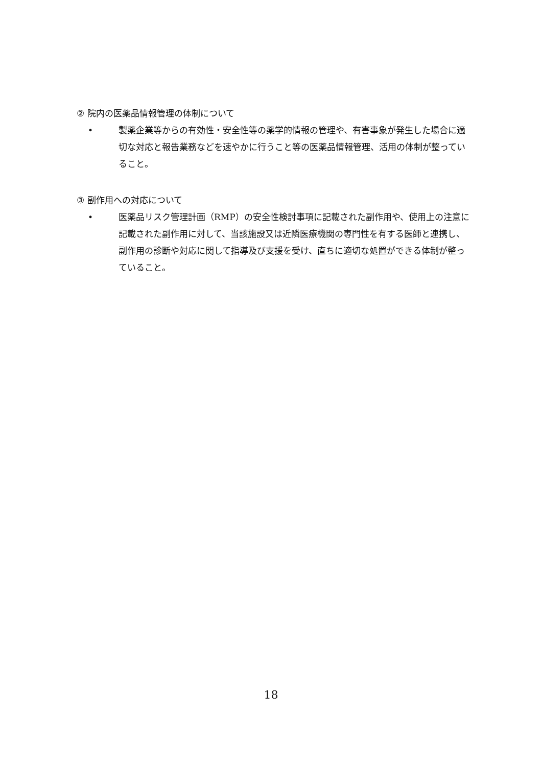② 院内の医薬品情報管理の体制について
• 製薬企業等からの有効性・安全性等の薬学的情報の管理や、有害事象が発生した場合に適切な対応と報告業務などを速やかに行うこと等の医薬品情報管理、活用の体制が整っていること。
③ 副作用への対応について
• 医薬品リスク管理計画（RMP）の安全性検討事項に記載された副作用や、使用上の注意に記載された副作用に対して、当該施設又は近隣医療機関の専門性を有する医師と連携し、副作用の診断や対応に関して指導及び支援を受け、直ちに適切な処置ができる体制が整っていること。
18